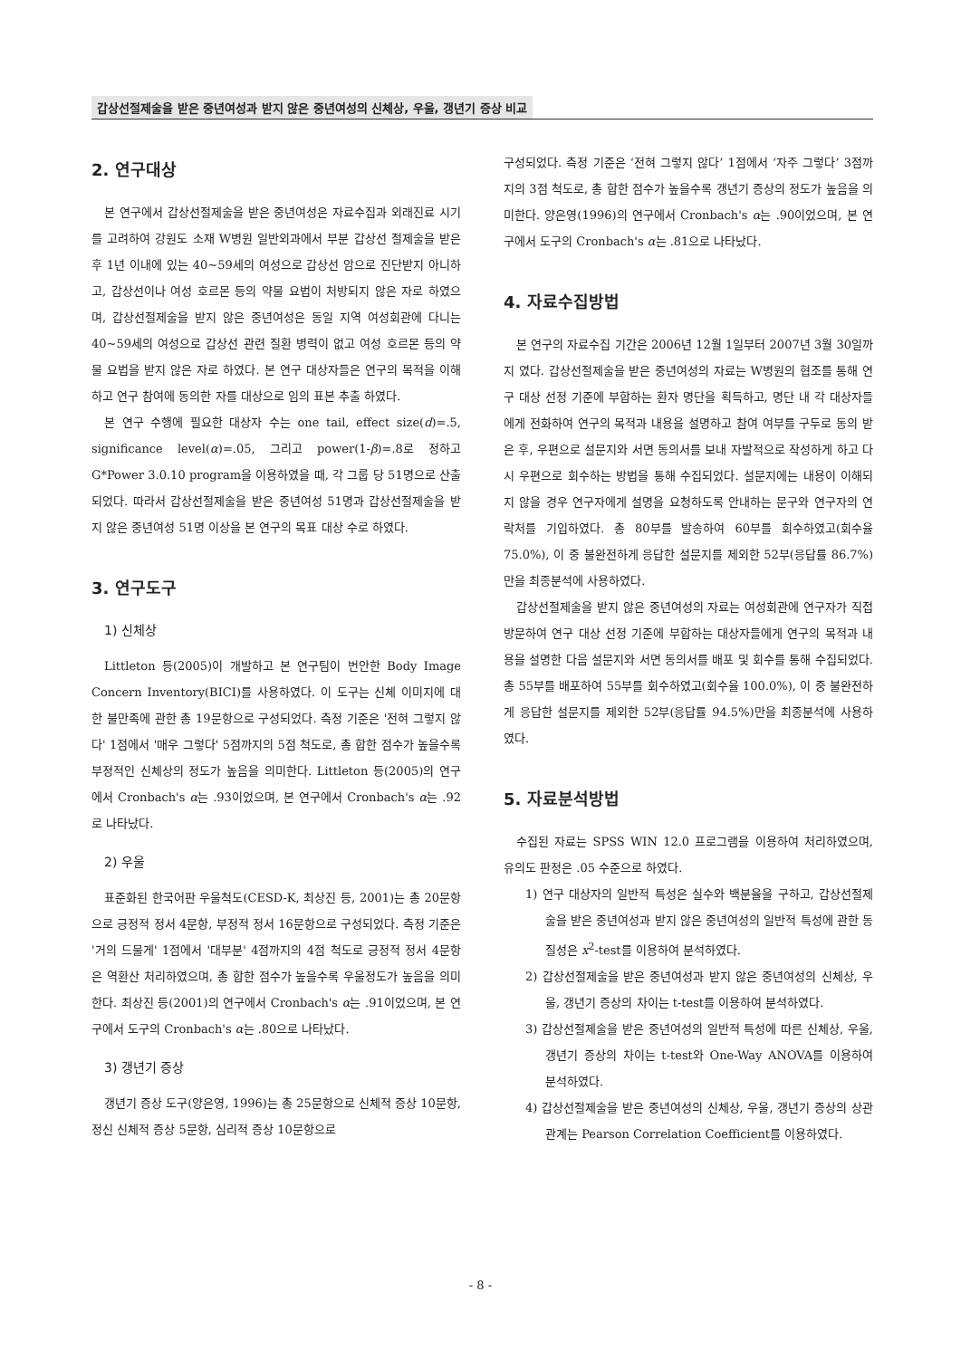갑상선절제술을 받은 중년여성과 받지 않은 중년여성의 신체상, 우울, 갱년기 증상 비교
2. 연구대상
본 연구에서 갑상선절제술을 받은 중년여성은 자료수집과 외래진료 시기를 고려하여 강원도 소재 W병원 일반외과에서 부분 갑상선 절제술을 받은 후 1년 이내에 있는 40~59세의 여성으로 갑상선 암으로 진단받지 아니하고, 갑상선이나 여성 호르몬 등의 약물 요법이 처방되지 않은 자로 하였으며, 갑상선절제술을 받지 않은 중년여성은 동일 지역 여성회관에 다니는 40~59세의 여성으로 갑상선 관련 질환 병력이 없고 여성 호르몬 등의 약물 요법을 받지 않은 자로 하였다. 본 연구 대상자들은 연구의 목적을 이해하고 연구 참여에 동의한 자를 대상으로 임의 표본 추출 하였다.
본 연구 수행에 필요한 대상자 수는 one tail, effect size(d)=.5, significance level(α)=.05, 그리고 power(1-β)=.8로 정하고 G*Power 3.0.10 program을 이용하였을 때, 각 그룹 당 51명으로 산출되었다. 따라서 갑상선절제술을 받은 중년여성 51명과 갑상선절제술을 받지 않은 중년여성 51명 이상을 본 연구의 목표 대상 수로 하였다.
3. 연구도구
1) 신체상
Littleton 등(2005)이 개발하고 본 연구팀이 번안한 Body Image Concern Inventory(BICI)를 사용하였다. 이 도구는 신체 이미지에 대한 불만족에 관한 총 19문항으로 구성되었다. 측정 기준은 '전혀 그렇지 않다' 1점에서 '매우 그렇다' 5점까지의 5점 척도로, 총 합한 점수가 높을수록 부정적인 신체상의 정도가 높음을 의미한다. Littleton 등(2005)의 연구에서 Cronbach's α는 .93이었으며, 본 연구에서 Cronbach's α는 .92로 나타났다.
2) 우울
표준화된 한국어판 우울척도(CESD-K, 최상진 등, 2001)는 총 20문항으로 긍정적 정서 4문항, 부정적 정서 16문항으로 구성되었다. 측정 기준은 '거의 드물게' 1점에서 '대부분' 4점까지의 4점 척도로 긍정적 정서 4문항은 역환산 처리하였으며, 총 합한 점수가 높을수록 우울정도가 높음을 의미한다. 최상진 등(2001)의 연구에서 Cronbach's α는 .91이었으며, 본 연구에서 도구의 Cronbach's α는 .80으로 나타났다.
3) 갱년기 증상
갱년기 증상 도구(양은영, 1996)는 총 25문항으로 신체적 증상 10문항, 정신 신체적 증상 5문항, 심리적 증상 10문항으로
구성되었다. 측정 기준은 ‘전혀 그렇지 않다’ 1점에서 ‘자주 그렇다’ 3점까지의 3점 척도로, 총 합한 점수가 높을수록 갱년기 증상의 정도가 높음을 의미한다. 양은영(1996)의 연구에서 Cronbach's α는 .90이었으며, 본 연구에서 도구의 Cronbach's α는 .81으로 나타났다.
4. 자료수집방법
본 연구의 자료수집 기간은 2006년 12월 1일부터 2007년 3월 30일까지 였다. 갑상선절제술을 받은 중년여성의 자료는 W병원의 협조를 통해 연구 대상 선정 기준에 부합하는 환자 명단을 획득하고, 명단 내 각 대상자들에게 전화하여 연구의 목적과 내용을 설명하고 참여 여부를 구두로 동의 받은 후, 우편으로 설문지와 서면 동의서를 보내 자발적으로 작성하게 하고 다시 우편으로 회수하는 방법을 통해 수집되었다. 설문지에는 내용이 이해되지 않을 경우 연구자에게 설명을 요청하도록 안내하는 문구와 연구자의 연락처를 기입하였다. 총 80부를 발송하여 60부를 회수하였고(회수율 75.0%), 이 중 불완전하게 응답한 설문지를 제외한 52부(응답률 86.7%)만을 최종분석에 사용하였다.
갑상선절제술을 받지 않은 중년여성의 자료는 여성회관에 연구자가 직접 방문하여 연구 대상 선정 기준에 부합하는 대상자들에게 연구의 목적과 내용을 설명한 다음 설문지와 서면 동의서를 배포 및 회수를 통해 수집되었다. 총 55부를 배포하여 55부를 회수하였고(회수율 100.0%), 이 중 불완전하게 응답한 설문지를 제외한 52부(응답률 94.5%)만을 최종분석에 사용하였다.
5. 자료분석방법
수집된 자료는 SPSS WIN 12.0 프로그램을 이용하여 처리하였으며, 유의도 판정은 .05 수준으로 하였다.
1) 연구 대상자의 일반적 특성은 실수와 백분율을 구하고, 갑상선절제술을 받은 중년여성과 받지 않은 중년여성의 일반적 특성에 관한 동질성은 x<sup>2</sup>-test를 이용하여 분석하였다.
2) 갑상선절제술을 받은 중년여성과 받지 않은 중년여성의 신체상, 우울, 갱년기 증상의 차이는 t-test를 이용하여 분석하였다.
3) 갑상선절제술을 받은 중년여성의 일반적 특성에 따른 신체상, 우울, 갱년기 증상의 차이는 t-test와 One-Way ANOVA를 이용하여 분석하였다.
4) 갑상선절제술을 받은 중년여성의 신체상, 우울, 갱년기 증상의 상관관계는 Pearson Correlation Coefficient를 이용하였다.
- 8 -